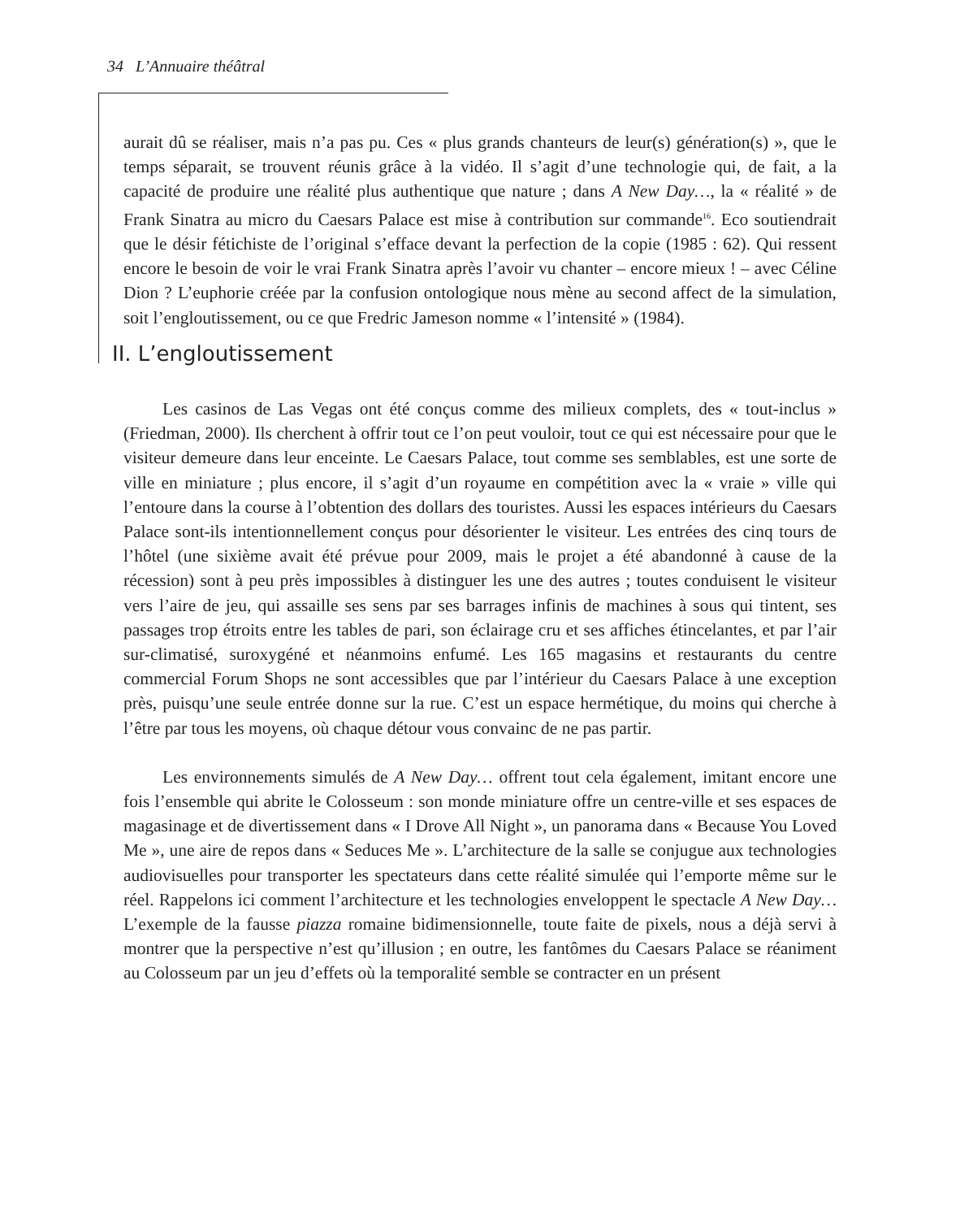34 L’Annuaire théâtral
aurait dû se réaliser, mais n’a pas pu. Ces « plus grands chanteurs de leur(s) génération(s) », que le temps séparait, se trouvent réunis grâce à la vidéo. Il s’agit d’une technologie qui, de fait, a la capacité de produire une réalité plus authentique que nature ; dans A New Day…, la « réalité » de Frank Sinatra au micro du Caesars Palace est mise à contribution sur commande<sup>16</sup>. Eco soutiendrait que le désir fétichiste de l’original s’efface devant la perfection de la copie (1985 : 62). Qui ressent encore le besoin de voir le vrai Frank Sinatra après l’avoir vu chanter – encore mieux ! – avec Céline Dion ? L’euphorie créée par la confusion ontologique nous mène au second affect de la simulation, soit l’engloutissement, ou ce que Fredric Jameson nomme « l’intensité » (1984).
II. L’engloutissement
Les casinos de Las Vegas ont été conçus comme des milieux complets, des « tout-inclus » (Friedman, 2000). Ils cherchent à offrir tout ce l’on peut vouloir, tout ce qui est nécessaire pour que le visiteur demeure dans leur enceinte. Le Caesars Palace, tout comme ses semblables, est une sorte de ville en miniature ; plus encore, il s’agit d’un royaume en compétition avec la « vraie » ville qui l’entoure dans la course à l’obtention des dollars des touristes. Aussi les espaces intérieurs du Caesars Palace sont-ils intentionnellement conçus pour désorienter le visiteur. Les entrées des cinq tours de l’hôtel (une sixième avait été prévue pour 2009, mais le projet a été abandonné à cause de la récession) sont à peu près impossibles à distinguer les une des autres ; toutes conduisent le visiteur vers l’aire de jeu, qui assaille ses sens par ses barrages infinis de machines à sous qui tintent, ses passages trop étroits entre les tables de pari, son éclairage cru et ses affiches étincelantes, et par l’air sur-climatisé, suroxygéné et néanmoins enfumé. Les 165 magasins et restaurants du centre commercial Forum Shops ne sont accessibles que par l’intérieur du Caesars Palace à une exception près, puisqu’une seule entrée donne sur la rue. C’est un espace hermétique, du moins qui cherche à l’être par tous les moyens, où chaque détour vous convainc de ne pas partir.
Les environnements simulés de A New Day… offrent tout cela également, imitant encore une fois l’ensemble qui abrite le Colosseum : son monde miniature offre un centre-ville et ses espaces de magasinage et de divertissement dans « I Drove All Night », un panorama dans « Because You Loved Me », une aire de repos dans « Seduces Me ». L’architecture de la salle se conjugue aux technologies audiovisuelles pour transporter les spectateurs dans cette réalité simulée qui l’emporte même sur le réel. Rappelons ici comment l’architecture et les technologies enveloppent le spectacle A New Day… L’exemple de la fausse piazza romaine bidimensionnelle, toute faite de pixels, nous a déjà servi à montrer que la perspective n’est qu’illusion ; en outre, les fantômes du Caesars Palace se réaniment au Colosseum par un jeu d’effets où la temporalité semble se contracter en un présent